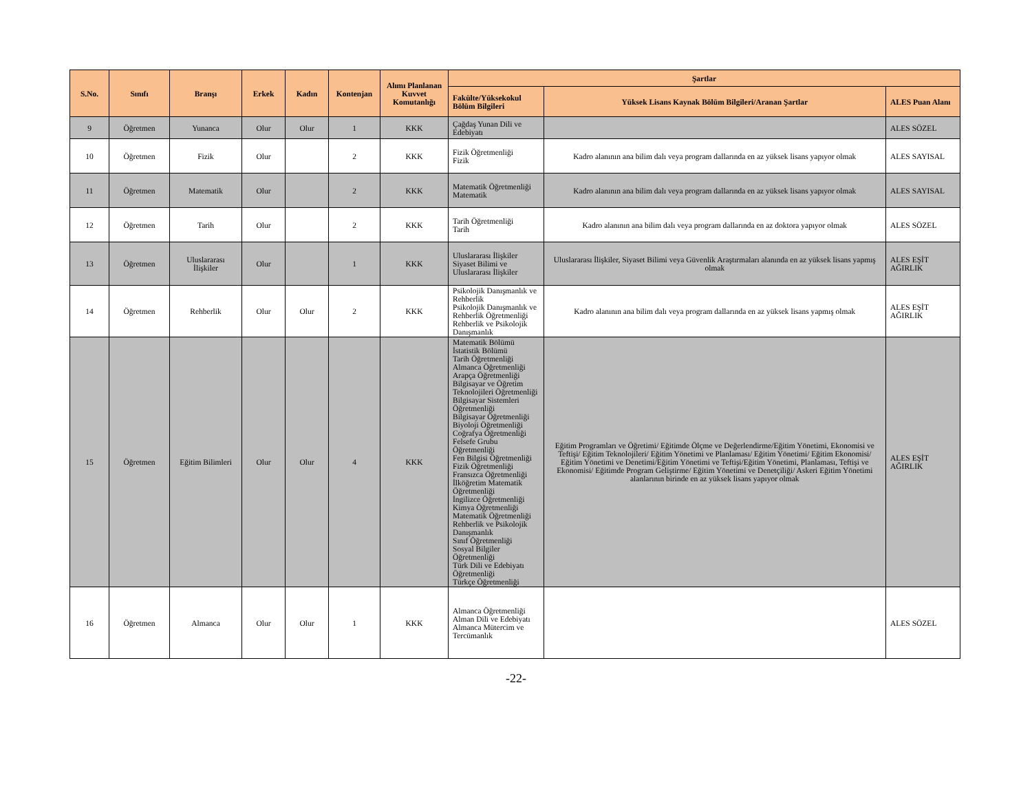| S.No. | Sınıfı | Branşı | Erkek | Kadın | Kontenjan | Alımı Planlanan Kuvvet Komutanlığı | Şartlar | | |
| --- | --- | --- | --- | --- | --- | --- | --- | --- | --- |
| | | | | | | | Fakülte/Yüksekokul Bölüm Bilgileri | Yüksek Lisans Kaynak Bölüm Bilgileri/Aranan Şartlar | ALES Puan Alanı |
| 9 | Öğretmen | Yunanca | Olur | Olur | 1 | KKK | Çağdaş Yunan Dili ve Edebiyatı | | ALES SÖZEL |
| 10 | Öğretmen | Fizik | Olur | | 2 | KKK | Fizik Öğretmenliği Fizik | Kadro alanının ana bilim dalı veya program dallarında en az yüksek lisans yapıyor olmak | ALES SAYISAL |
| 11 | Öğretmen | Matematik | Olur | | 2 | KKK | Matematik Öğretmenliği Matematik | Kadro alanının ana bilim dalı veya program dallarında en az yüksek lisans yapıyor olmak | ALES SAYISAL |
| 12 | Öğretmen | Tarih | Olur | | 2 | KKK | Tarih Öğretmenliği Tarih | Kadro alanının ana bilim dalı veya program dallarında en az doktora yapıyor olmak | ALES SÖZEL |
| 13 | Öğretmen | Uluslararası İlişkiler | Olur | | 1 | KKK | Uluslararası İlişkiler Siyaset Bilimi ve Uluslararası İlişkiler | Uluslararası İlişkiler, Siyaset Bilimi veya Güvenlik Araştırmaları alanında en az yüksek lisans yapmış olmak | ALES EŞİT AĞIRLIK |
| 14 | Öğretmen | Rehberlik | Olur | Olur | 2 | KKK | Psikolojik Danışmanlık ve Rehberlik Psikolojik Danışmanlık ve Rehberlik Öğretmenliği Rehberlik ve Psikolojik Danışmanlık | Kadro alanının ana bilim dalı veya program dallarında en az yüksek lisans yapmış olmak | ALES EŞİT AĞIRLIK |
| 15 | Öğretmen | Eğitim Bilimleri | Olur | Olur | 4 | KKK | Matematik Bölümü İstatistik Bölümü Tarih Öğretmenliği Almanca Öğretmenliği Arapça Öğretmenliği Bilgisayar ve Öğretim Teknolojileri Öğretmenliği Bilgisayar Sistemleri Öğretmenliği Bilgisayar Öğretmenliği Biyoloji Öğretmenliği Coğrafya Öğretmenliği Felsefe Grubu Öğretmenliği Fen Bilgisi Öğretmenliği Fizik Öğretmenliği Fransızca Öğretmenliği İlköğretim Matematik Öğretmenliği İngilizce Öğretmenliği Kimya Öğretmenliği Matematik Öğretmenliği Rehberlik ve Psikolojik Danışmanlık Sınıf Öğretmenliği Sosyal Bilgiler Öğretmenliği Türk Dili ve Edebiyatı Öğretmenliği Türkçe Öğretmenliği | Eğitim Programları ve Öğretimi/ Eğitimde Ölçme ve Değerlendirme/Eğitim Yönetimi, Ekonomisi ve Teftişi/ Eğitim Teknolojileri/ Eğitim Yönetimi ve Planlaması/ Eğitim Yönetimi/ Eğitim Ekonomisi/ Eğitim Yönetimi ve Denetimi/Eğitim Yönetimi ve Teftişi/Eğitim Yönetimi, Planlaması, Teftişi ve Ekonomisi/ Eğitimde Program Geliştirme/ Eğitim Yönetimi ve Denetçiliği/ Askeri Eğitim Yönetimi alanlarının birinde en az yüksek lisans yapıyor olmak | ALES EŞİT AĞIRLIK |
| 16 | Öğretmen | Almanca | Olur | Olur | 1 | KKK | Almanca Öğretmenliği Alman Dili ve Edebiyatı Almanca Mütercim ve Tercümanlık | | ALES SÖZEL |
-22-